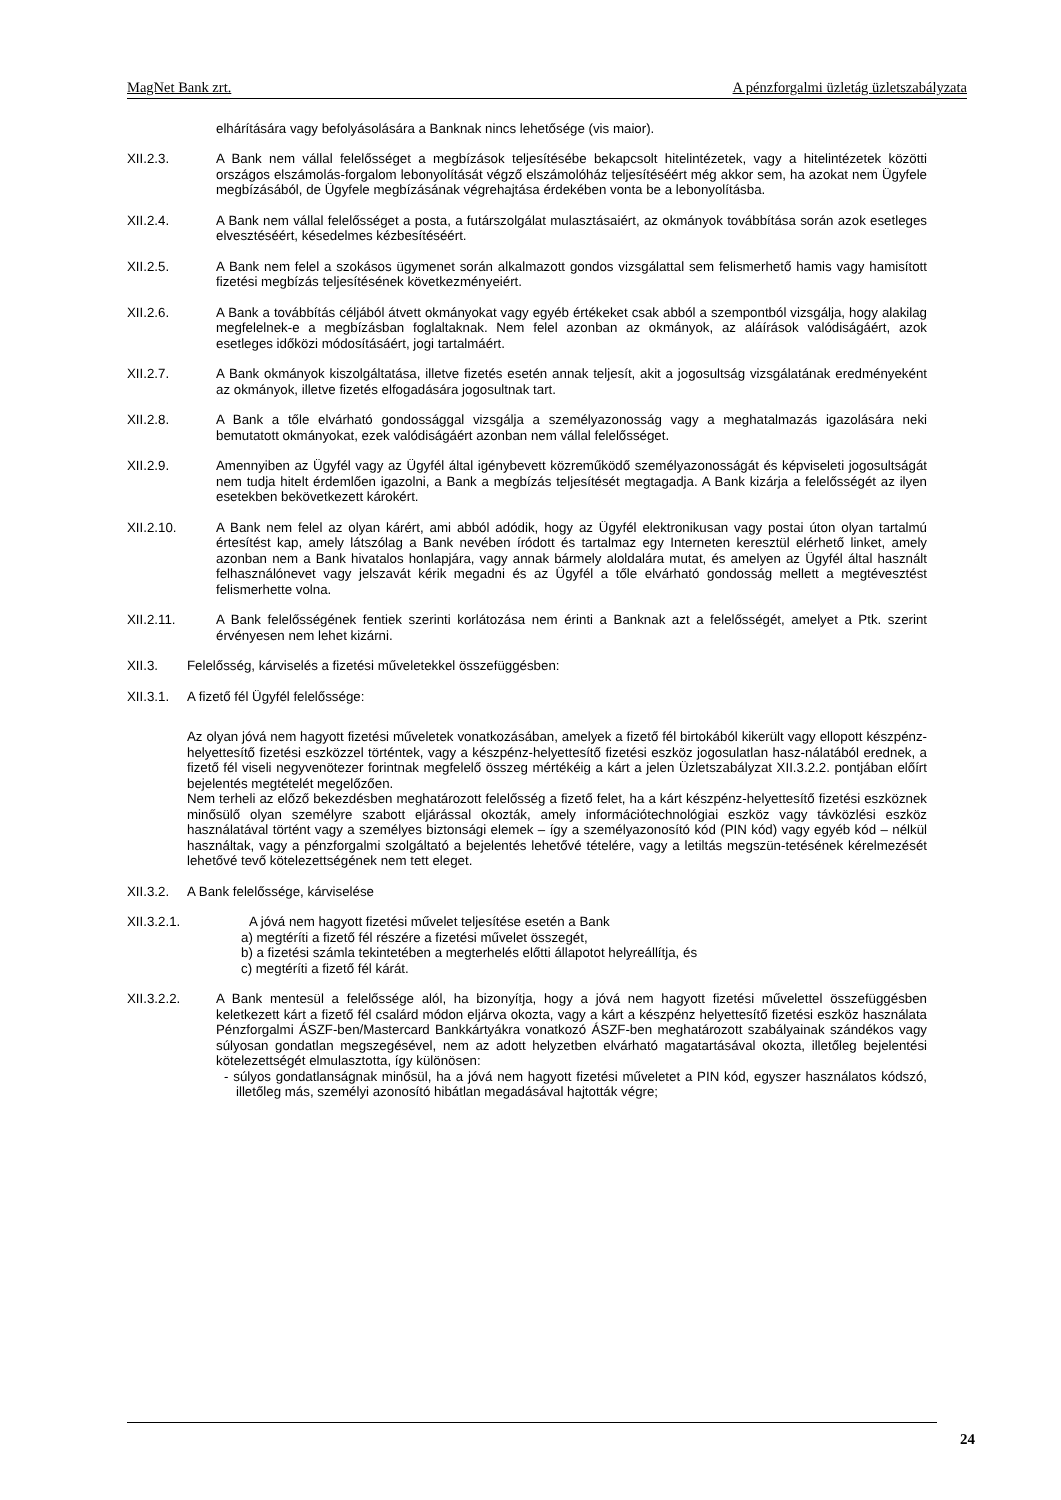MagNet Bank zrt. A pénzforgalmi üzletág üzletszabályzata
elhárítására vagy befolyásolására a Banknak nincs lehetősége (vis maior).
XII.2.3. A Bank nem vállal felelősséget a megbízások teljesítésébe bekapcsolt hitelintézetek, vagy a hitelintézetek közötti országos elszámolás-forgalom lebonyolítását végző elszámolóház teljesítéséért még akkor sem, ha azokat nem Ügyfele megbízásából, de Ügyfele megbízásának végrehajtása érdekében vonta be a lebonyolításba.
XII.2.4. A Bank nem vállal felelősséget a posta, a futárszolgálat mulasztásaiért, az okmányok továbbítása során azok esetleges elvesztéséért, késedelmes kézbesítéséért.
XII.2.5. A Bank nem felel a szokásos ügymenet során alkalmazott gondos vizsgálattal sem felismerhető hamis vagy hamisított fizetési megbízás teljesítésének következményeiért.
XII.2.6. A Bank a továbbítás céljából átvett okmányokat vagy egyéb értékeket csak abból a szempontból vizsgálja, hogy alakilag megfelelnek-e a megbízásban foglaltaknak. Nem felel azonban az okmányok, az aláírások valódiságáért, azok esetleges időközi módosításáért, jogi tartalmáért.
XII.2.7. A Bank okmányok kiszolgáltatása, illetve fizetés esetén annak teljesít, akit a jogosultság vizsgálatának eredményeként az okmányok, illetve fizetés elfogadására jogosultnak tart.
XII.2.8. A Bank a tőle elvárható gondossággal vizsgálja a személyazonosság vagy a meghatalmazás igazolására neki bemutatott okmányokat, ezek valódiságáért azonban nem vállal felelősséget.
XII.2.9. Amennyiben az Ügyfél vagy az Ügyfél által igénybevett közreműködő személyazonosságát és képviseleti jogosultságát nem tudja hitelt érdemlően igazolni, a Bank a megbízás teljesítését megtagadja. A Bank kizárja a felelősségét az ilyen esetekben bekövetkezett károkért.
XII.2.10. A Bank nem felel az olyan kárért, ami abból adódik, hogy az Ügyfél elektronikusan vagy postai úton olyan tartalmú értesítést kap, amely látszólag a Bank nevében íródott és tartalmaz egy Interneten keresztül elérhető linket, amely azonban nem a Bank hivatalos honlapjára, vagy annak bármely aloldalára mutat, és amelyen az Ügyfél által használt felhasználónevet vagy jelszavát kérik megadni és az Ügyfél a tőle elvárható gondosság mellett a megtévesztést felismerhette volna.
XII.2.11. A Bank felelősségének fentiek szerinti korlátozása nem érinti a Banknak azt a felelősségét, amelyet a Ptk. szerint érvényesen nem lehet kizárni.
XII.3. Felelősség, kárviselés a fizetési műveletekkel összefüggésben:
XII.3.1.
A fizető fél Ügyfél felelőssége:
Az olyan jóvá nem hagyott fizetési műveletek vonatkozásában, amelyek a fizető fél birtokából kikerült vagy ellopott készpénz-helyettesítő fizetési eszközzel történtek, vagy a készpénz-helyettesítő fizetési eszköz jogosulatlan hasz-nálatából erednek, a fizető fél viseli negyvenötezer forintnak megfelelő összeg mértékéig a kárt a jelen Üzletszabályzat XII.3.2.2. pontjában előírt bejelentés megtételét megelőzően.
Nem terheli az előző bekezdésben meghatározott felelősség a fizető felet, ha a kárt készpénz-helyettesítő fizetési eszköznek minősülő olyan személyre szabott eljárással okozták, amely információtechnológiai eszköz vagy távközlési eszköz használatával történt vagy a személyes biztonsági elemek – így a személyazonosító kód (PIN kód) vagy egyéb kód – nélkül használtak, vagy a pénzforgalmi szolgáltató a bejelentés lehetővé tételére, vagy a letiltás megszün-tetésének kérelmezését lehetővé tevő kötelezettségének nem tett eleget.
XII.3.2.
A Bank felelőssége, kárviselése
XII.3.2.1. A jóvá nem hagyott fizetési művelet teljesítése esetén a Bank
a) megtéríti a fizető fél részére a fizetési művelet összegét,
b) a fizetési számla tekintetében a megterhelés előtti állapotot helyreállítja, és
c) megtéríti a fizető fél kárát.
XII.3.2.2. A Bank mentesül a felelőssége alól, ha bizonyítja, hogy a jóvá nem hagyott fizetési művelettel összefüggésben keletkezett kárt a fizető fél csalárd módon eljárva okozta, vagy a kárt a készpénz helyettesítő fizetési eszköz használata Pénzforgalmi ÁSZF-ben/Mastercard Bankkártyákra vonatkozó ÁSZF-ben meghatározott szabályainak szándékos vagy súlyosan gondatlan megszegésével, nem az adott helyzetben elvárható magatartásával okozta, illetőleg bejelentési kötelezettségét elmulasztotta, így különösen:
- súlyos gondatlanságnak minősül, ha a jóvá nem hagyott fizetési műveletet a PIN kód, egyszer használatos kódszó, illetőleg más, személyi azonosító hibátlan megadásával hajtották végre;
24